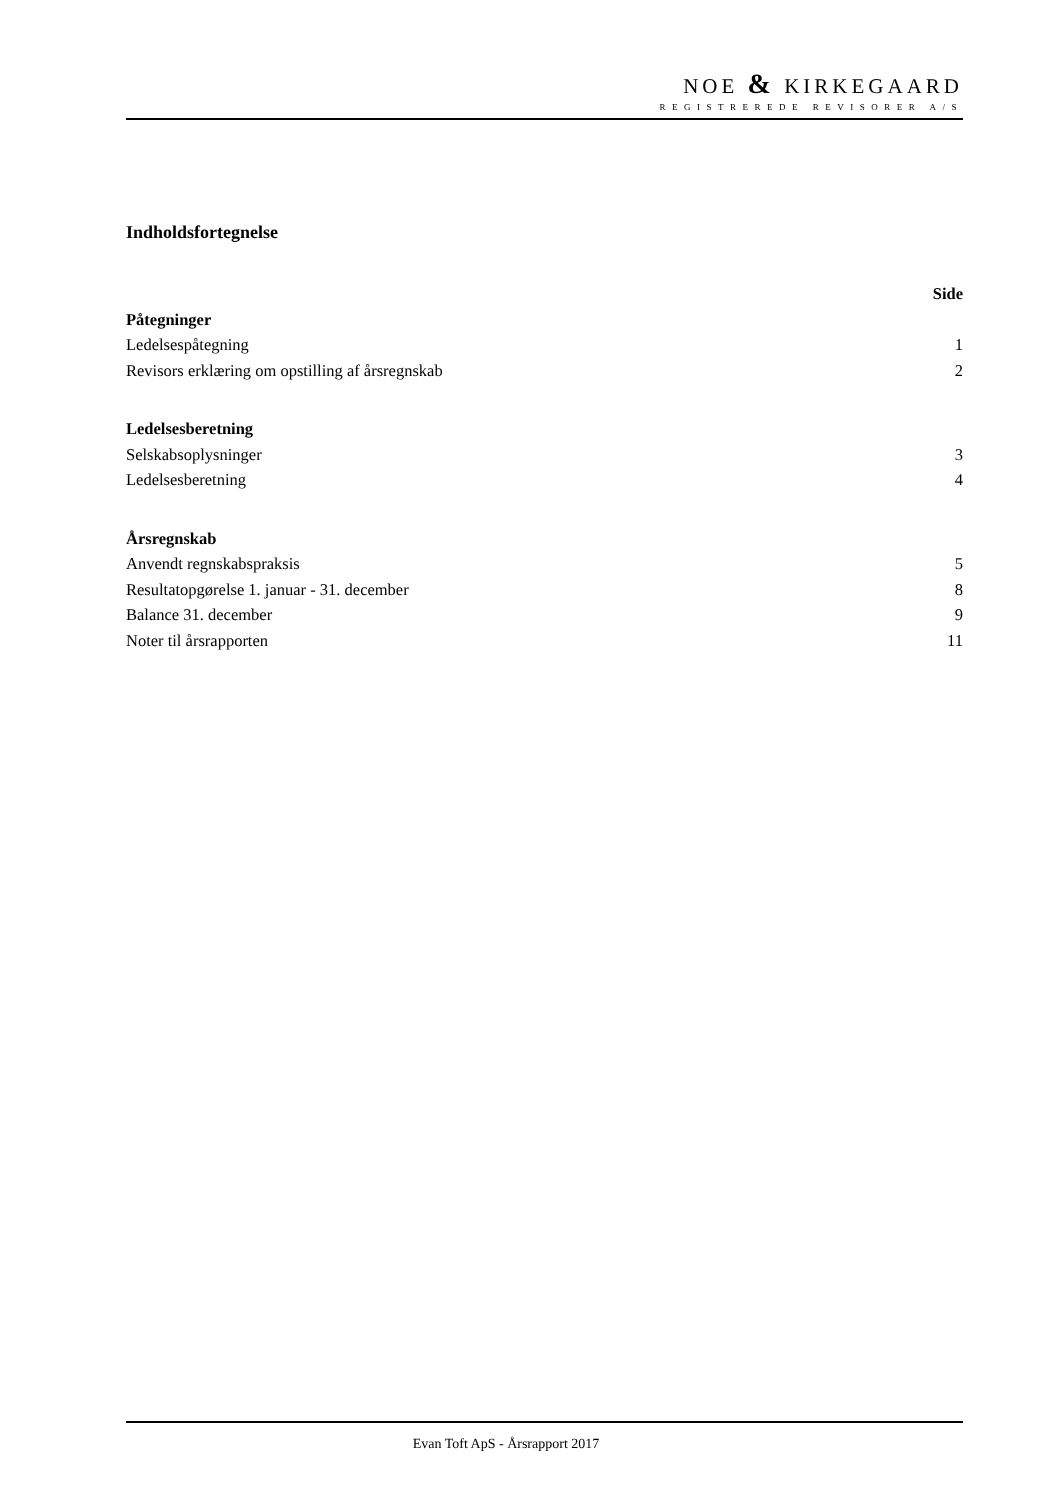NOE & KIRKEGAARD
REGISTREREDE REVISORER A/S
Indholdsfortegnelse
Side
Påtegninger
Ledelsespåtegning 1
Revisors erklæring om opstilling af årsregnskab 2
Ledelsesberetning
Selskabsoplysninger 3
Ledelsesberetning 4
Årsregnskab
Anvendt regnskabspraksis 5
Resultatopgørelse 1. januar - 31. december 8
Balance 31. december 9
Noter til årsrapporten 11
Evan Toft ApS - Årsrapport 2017